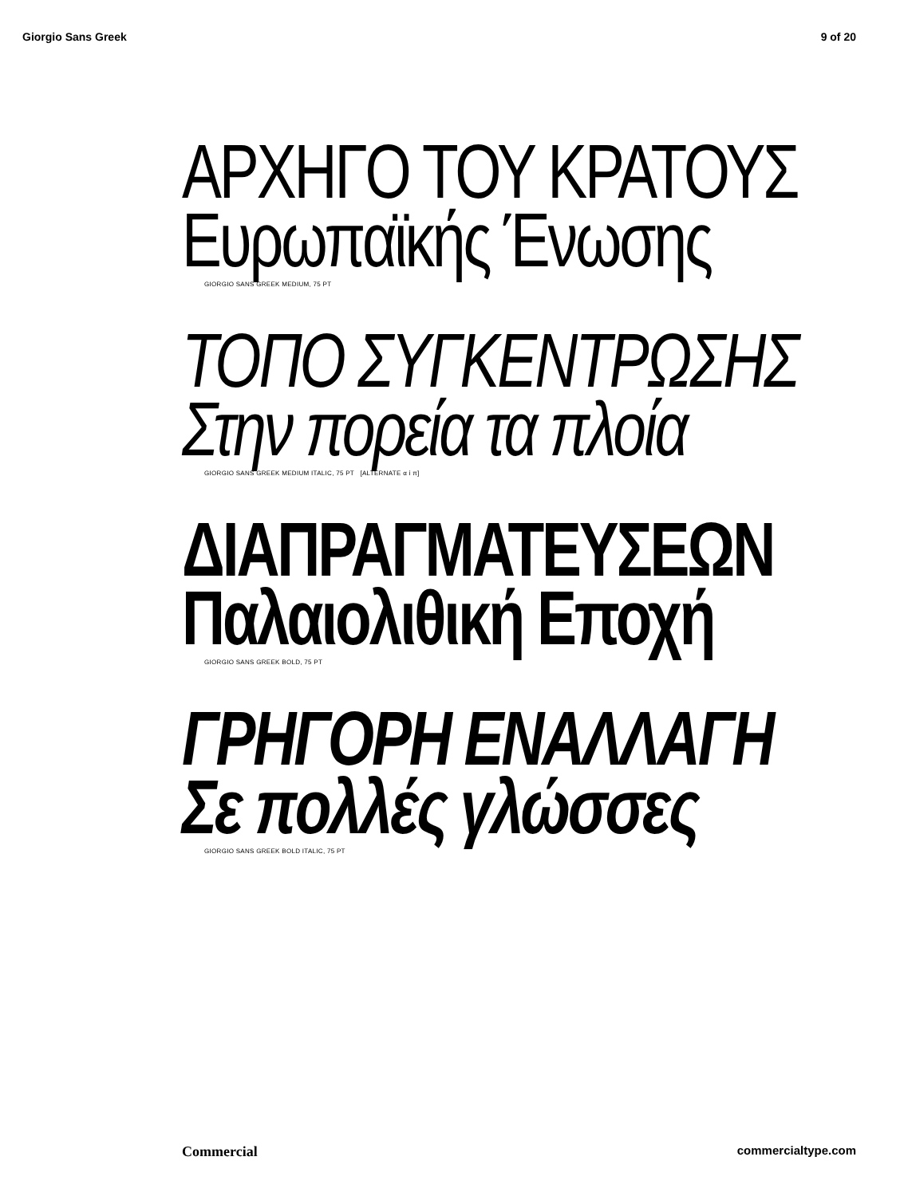Giorgio Sans Greek 9 of 20
ΑΡΧΗΓΟ ΤΟΥ ΚΡΑΤΟΥΣ
Ευρωπαϊκής Ένωσης
GIORGIO SANS GREEK MEDIUM, 75 PT
ΤΟΠΟ ΣΥΓΚΕΝΤΡΩΣΗΣ
Στην πορεία τα πλοία
GIORGIO SANS GREEK MEDIUM ITALIC, 75 PT [ALTERNATE α ί π]
ΔΙΑΠΡΑΓΜΑΤΕΥΣΕΩΝ
Παλαιολιθική Εποχή
GIORGIO SANS GREEK BOLD, 75 PT
ΓΡΗΓΟΡΗ ΕΝΑΛΛΑΓΗ
Σε πολλές γλώσσες
GIORGIO SANS GREEK BOLD ITALIC, 75 PT
Commercial commercialtype.com